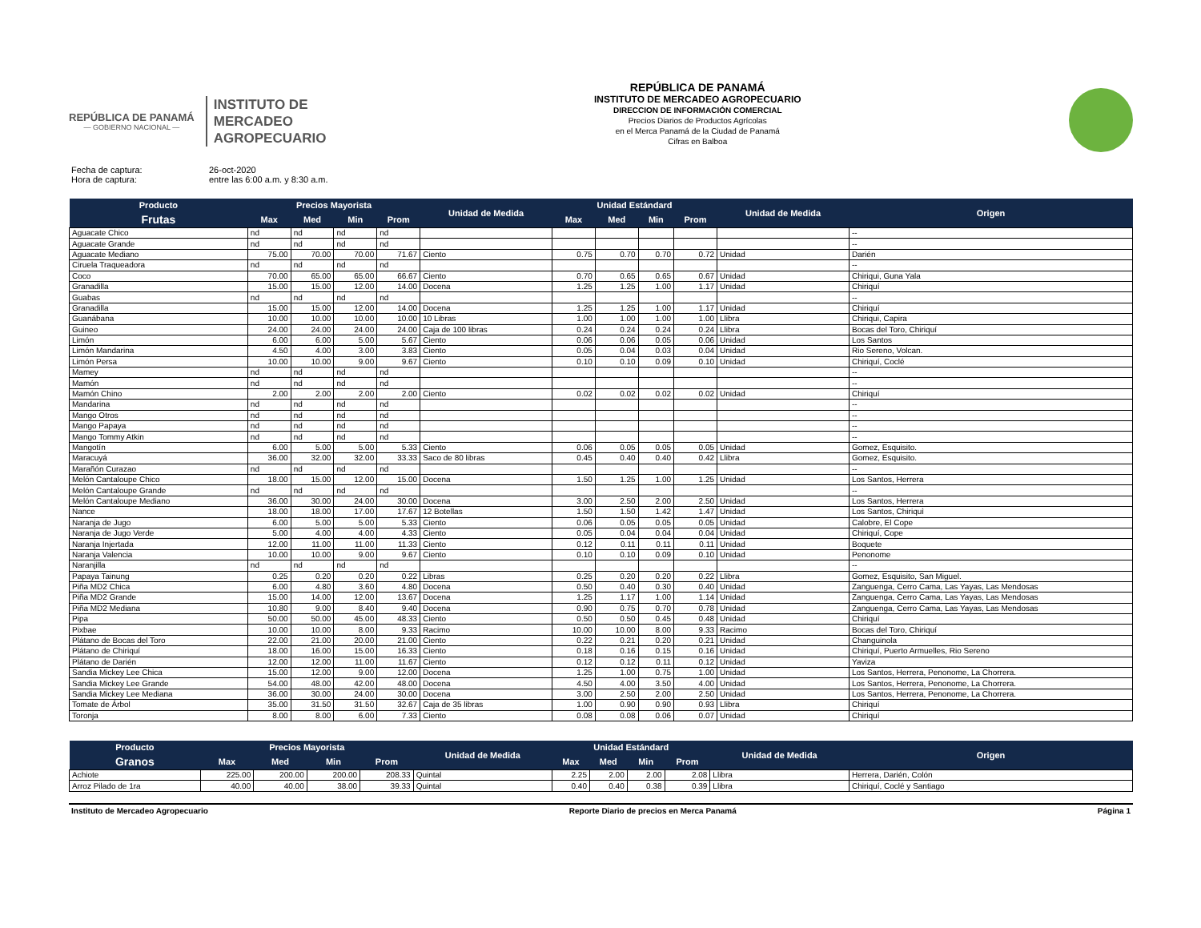REPÚBLICA DE PANAMÁ
— GOBIERNO NACIONAL —
INSTITUTO DE
MERCADEO
AGROPECUARIO
REPÚBLICA DE PANAMÁ
INSTITUTO DE MERCADEO AGROPECUARIO
DIRECCION DE INFORMACIÓN COMERCIAL
Precios Diarios de Productos Agrícolas
en el Merca Panamá de la Ciudad de Panamá
Cifras en Balboa
Fecha de captura: 26-oct-2020
Hora de captura: entre las 6:00 a.m. y 8:30 a.m.
| Producto | Precios Mayorista | | | | Unidad de Medida | Unidad Estándard | | | | Unidad de Medida | Origen |
| --- | --- | --- | --- | --- | --- | --- | --- | --- | --- | --- | --- |
| Frutas | Max | Med | Min | Prom | | Max | Med | Min | Prom | | |
| Aguacate Chico | nd | nd | nd | nd | | | | | | | -- |
| Aguacate Grande | nd | nd | nd | nd | | | | | | | -- |
| Aguacate Mediano | 75.00 | 70.00 | 70.00 | 71.67 | Ciento | 0.75 | 0.70 | 0.70 | 0.72 | Unidad | Darién |
| Ciruela Traqueadora | nd | nd | nd | nd | | | | | | | -- |
| Coco | 70.00 | 65.00 | 65.00 | 66.67 | Ciento | 0.70 | 0.65 | 0.65 | 0.67 | Unidad | Chiriqui, Guna Yala |
| Granadilla | 15.00 | 15.00 | 12.00 | 14.00 | Docena | 1.25 | 1.25 | 1.00 | 1.17 | Unidad | Chiriquí |
| Guabas | nd | nd | nd | nd | | | | | | | -- |
| Granadilla | 15.00 | 15.00 | 12.00 | 14.00 | Docena | 1.25 | 1.25 | 1.00 | 1.17 | Unidad | Chiriquí |
| Guanábana | 10.00 | 10.00 | 10.00 | 10.00 | 10 Libras | 1.00 | 1.00 | 1.00 | 1.00 | Llibra | Chiriqui, Capira |
| Guineo | 24.00 | 24.00 | 24.00 | 24.00 | Caja de 100 libras | 0.24 | 0.24 | 0.24 | 0.24 | Llibra | Bocas del Toro, Chiriquí |
| Limón | 6.00 | 6.00 | 5.00 | 5.67 | Ciento | 0.06 | 0.06 | 0.05 | 0.06 | Unidad | Los Santos |
| Limón Mandarina | 4.50 | 4.00 | 3.00 | 3.83 | Ciento | 0.05 | 0.04 | 0.03 | 0.04 | Unidad | Rio Sereno, Volcan. |
| Limón Persa | 10.00 | 10.00 | 9.00 | 9.67 | Ciento | 0.10 | 0.10 | 0.09 | 0.10 | Unidad | Chiriquí, Coclé |
| Mamey | nd | nd | nd | nd | | | | | | | -- |
| Mamón | nd | nd | nd | nd | | | | | | | -- |
| Mamón Chino | 2.00 | 2.00 | 2.00 | 2.00 | Ciento | 0.02 | 0.02 | 0.02 | 0.02 | Unidad | Chiriquí |
| Mandarina | nd | nd | nd | nd | | | | | | | -- |
| Mango Otros | nd | nd | nd | nd | | | | | | | -- |
| Mango Papaya | nd | nd | nd | nd | | | | | | | -- |
| Mango Tommy Atkin | nd | nd | nd | nd | | | | | | | -- |
| Mangotín | 6.00 | 5.00 | 5.00 | 5.33 | Ciento | 0.06 | 0.05 | 0.05 | 0.05 | Unidad | Gomez, Esquisito. |
| Maracuyá | 36.00 | 32.00 | 32.00 | 33.33 | Saco de 80 libras | 0.45 | 0.40 | 0.40 | 0.42 | Llibra | Gomez, Esquisito. |
| Marañón Curazao | nd | nd | nd | nd | | | | | | | -- |
| Melón Cantaloupe Chico | 18.00 | 15.00 | 12.00 | 15.00 | Docena | 1.50 | 1.25 | 1.00 | 1.25 | Unidad | Los Santos, Herrera |
| Melón Cantaloupe Grande | nd | nd | nd | nd | | | | | | | -- |
| Melón Cantaloupe Mediano | 36.00 | 30.00 | 24.00 | 30.00 | Docena | 3.00 | 2.50 | 2.00 | 2.50 | Unidad | Los Santos, Herrera |
| Nance | 18.00 | 18.00 | 17.00 | 17.67 | 12 Botellas | 1.50 | 1.50 | 1.42 | 1.47 | Unidad | Los Santos, Chiriquì |
| Naranja de Jugo | 6.00 | 5.00 | 5.00 | 5.33 | Ciento | 0.06 | 0.05 | 0.05 | 0.05 | Unidad | Calobre, El Cope |
| Naranja de Jugo Verde | 5.00 | 4.00 | 4.00 | 4.33 | Ciento | 0.05 | 0.04 | 0.04 | 0.04 | Unidad | Chiriquí, Cope |
| Naranja Injertada | 12.00 | 11.00 | 11.00 | 11.33 | Ciento | 0.12 | 0.11 | 0.11 | 0.11 | Unidad | Boquete |
| Naranja Valencia | 10.00 | 10.00 | 9.00 | 9.67 | Ciento | 0.10 | 0.10 | 0.09 | 0.10 | Unidad | Penonome |
| Naranjilla | nd | nd | nd | nd | | | | | | | -- |
| Papaya Tainung | 0.25 | 0.20 | 0.20 | 0.22 | Libras | 0.25 | 0.20 | 0.20 | 0.22 | Llibra | Gomez, Esquisito, San Miguel. |
| Piña MD2 Chica | 6.00 | 4.80 | 3.60 | 4.80 | Docena | 0.50 | 0.40 | 0.30 | 0.40 | Unidad | Zanguenga, Cerro Cama, Las Yayas, Las Mendosas |
| Piña MD2 Grande | 15.00 | 14.00 | 12.00 | 13.67 | Docena | 1.25 | 1.17 | 1.00 | 1.14 | Unidad | Zanguenga, Cerro Cama, Las Yayas, Las Mendosas |
| Piña MD2 Mediana | 10.80 | 9.00 | 8.40 | 9.40 | Docena | 0.90 | 0.75 | 0.70 | 0.78 | Unidad | Zanguenga, Cerro Cama, Las Yayas, Las Mendosas |
| Pipa | 50.00 | 50.00 | 45.00 | 48.33 | Ciento | 0.50 | 0.50 | 0.45 | 0.48 | Unidad | Chiriquí |
| Pixbae | 10.00 | 10.00 | 8.00 | 9.33 | Racimo | 10.00 | 10.00 | 8.00 | 9.33 | Racimo | Bocas del Toro, Chiriquí |
| Plátano de Bocas del Toro | 22.00 | 21.00 | 20.00 | 21.00 | Ciento | 0.22 | 0.21 | 0.20 | 0.21 | Unidad | Changuinola |
| Plátano de Chiriquí | 18.00 | 16.00 | 15.00 | 16.33 | Ciento | 0.18 | 0.16 | 0.15 | 0.16 | Unidad | Chiriquí, Puerto Armuelles, Rio Sereno |
| Plátano de Darién | 12.00 | 12.00 | 11.00 | 11.67 | Ciento | 0.12 | 0.12 | 0.11 | 0.12 | Unidad | Yaviza |
| Sandia Mickey Lee Chica | 15.00 | 12.00 | 9.00 | 12.00 | Docena | 1.25 | 1.00 | 0.75 | 1.00 | Unidad | Los Santos, Herrera, Penonome, La Chorrera. |
| Sandia Mickey Lee Grande | 54.00 | 48.00 | 42.00 | 48.00 | Docena | 4.50 | 4.00 | 3.50 | 4.00 | Unidad | Los Santos, Herrera, Penonome, La Chorrera. |
| Sandia Mickey Lee Mediana | 36.00 | 30.00 | 24.00 | 30.00 | Docena | 3.00 | 2.50 | 2.00 | 2.50 | Unidad | Los Santos, Herrera, Penonome, La Chorrera. |
| Tomate de Árbol | 35.00 | 31.50 | 31.50 | 32.67 | Caja de 35 libras | 1.00 | 0.90 | 0.90 | 0.93 | Llibra | Chiriquí |
| Toronja | 8.00 | 8.00 | 6.00 | 7.33 | Ciento | 0.08 | 0.08 | 0.06 | 0.07 | Unidad | Chiriquí |
| Producto | Precios Mayorista | | | | Unidad de Medida | Unidad Estándard | | | | Unidad de Medida | Origen |
| --- | --- | --- | --- | --- | --- | --- | --- | --- | --- | --- | --- |
| Granos | Max | Med | Min | Prom | | Max | Med | Min | Prom | | |
| Achiote | 225.00 | 200.00 | 200.00 | 208.33 | Quintal | 2.25 | 2.00 | 2.00 | 2.08 | Llibra | Herrera, Darién, Colón |
| Arroz Pilado de 1ra | 40.00 | 40.00 | 38.00 | 39.33 | Quintal | 0.40 | 0.40 | 0.38 | 0.39 | Llibra | Chiriquí, Coclé y Santiago |
Instituto de Mercadeo Agropecuario Reporte Diario de precios en Merca Panamá Página 1